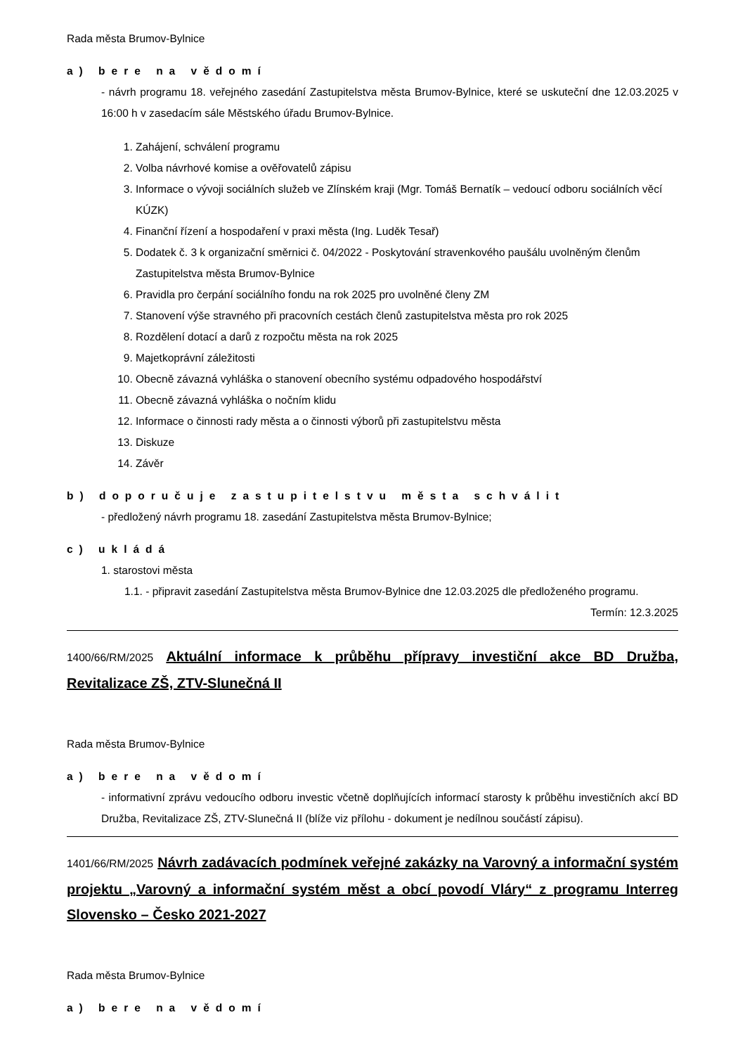Rada města Brumov-Bylnice
a) bere na vědomí
- návrh programu 18. veřejného zasedání Zastupitelstva města Brumov-Bylnice, které se uskuteční dne 12.03.2025 v 16:00 h v zasedacím sále Městského úřadu Brumov-Bylnice.
1. Zahájení, schválení programu
2. Volba návrhové komise a ověřovatelů zápisu
3. Informace o vývoji sociálních služeb ve Zlínském kraji (Mgr. Tomáš Bernatík – vedoucí odboru sociálních věcí KÚZK)
4. Finanční řízení a hospodaření v praxi města (Ing. Luděk Tesař)
5. Dodatek č. 3 k organizační směrnici č. 04/2022 - Poskytování stravenkového paušálu uvolněným členům Zastupitelstva města Brumov-Bylnice
6. Pravidla pro čerpání sociálního fondu na rok 2025 pro uvolněné členy ZM
7. Stanovení výše stravného při pracovních cestách členů zastupitelstva města pro rok 2025
8. Rozdělení dotací a darů z rozpočtu města na rok 2025
9. Majetkoprávní záležitosti
10. Obecně závazná vyhláška o stanovení obecního systému odpadového hospodářství
11. Obecně závazná vyhláška o nočním klidu
12. Informace o činnosti rady města a o činnosti výborů při zastupitelstvu města
13. Diskuze
14. Závěr
b) doporučuje zastupitelstvu města schválit
- předložený návrh programu 18. zasedání Zastupitelstva města Brumov-Bylnice;
c) ukládá
1. starostovi města
1.1. - připravit zasedání Zastupitelstva města Brumov-Bylnice dne 12.03.2025 dle předloženého programu.
Termín: 12.3.2025
1400/66/RM/2025 Aktuální informace k průběhu přípravy investiční akce BD Družba, Revitalizace ZŠ, ZTV-Slunečná II
Rada města Brumov-Bylnice
a) bere na vědomí
- informativní zprávu vedoucího odboru investic včetně doplňujících informací starosty k průběhu investičních akcí BD Družba, Revitalizace ZŠ, ZTV-Slunečná II (blíže viz přílohu - dokument je nedílnou součástí zápisu).
1401/66/RM/2025 Návrh zadávacích podmínek veřejné zakázky na Varovný a informační systém projektu „Varovný a informační systém měst a obcí povodí Vláry“ z programu Interreg Slovensko – Česko 2021-2027
Rada města Brumov-Bylnice
a) bere na vědomí